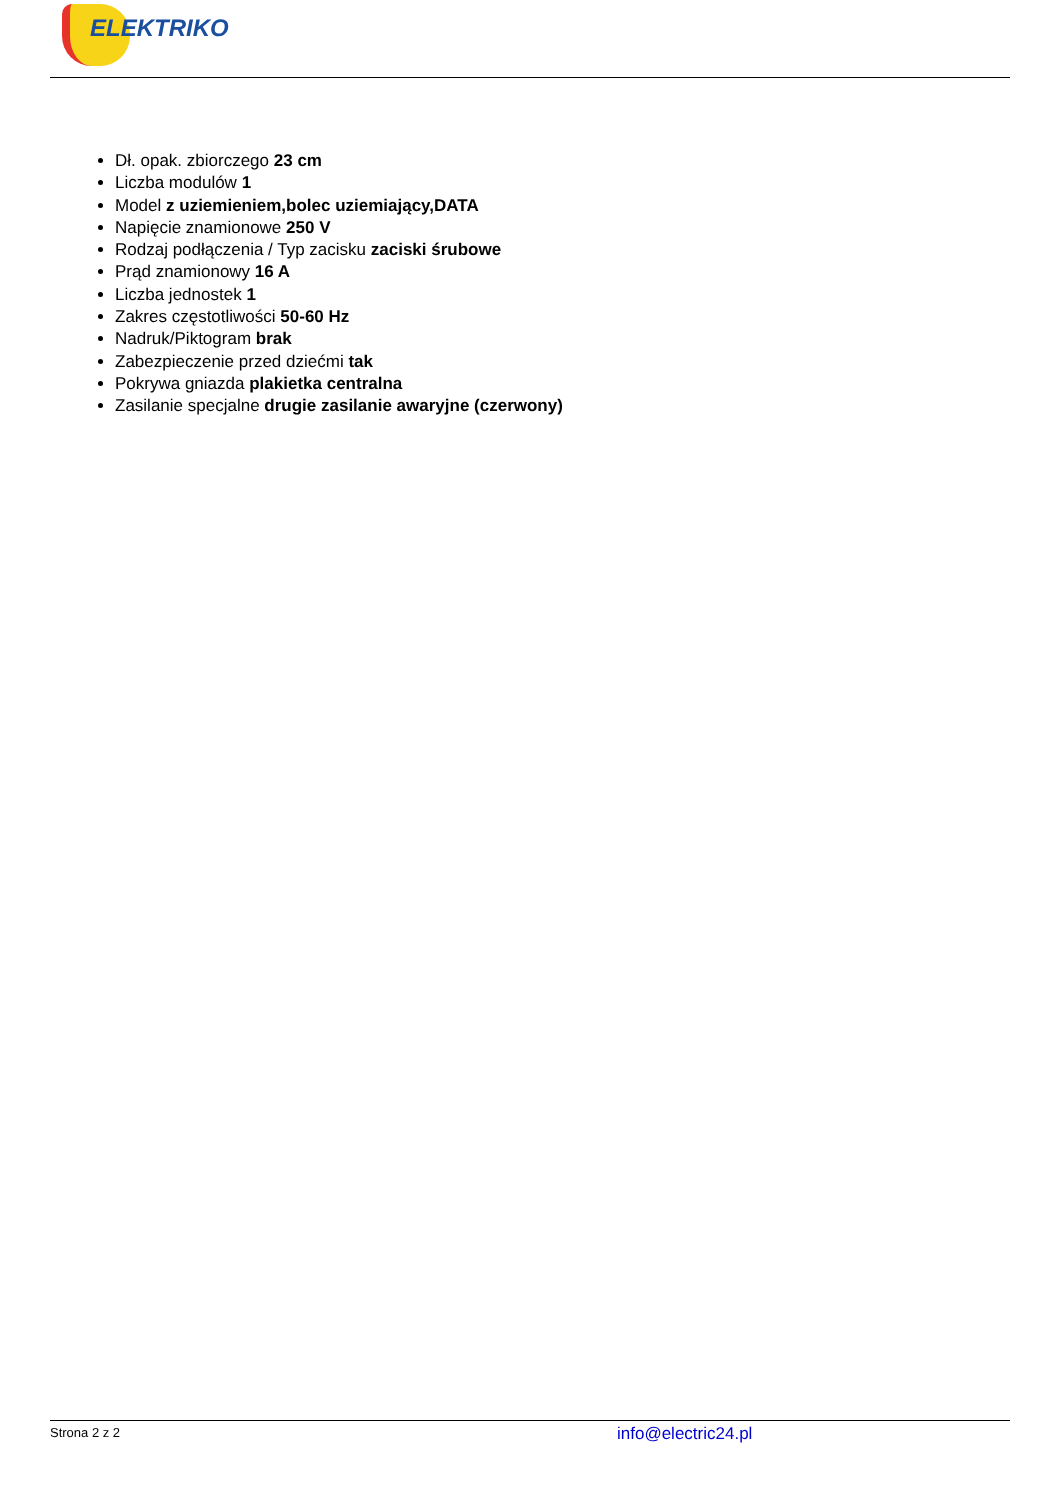ELEKTRIKO
Dł. opak. zbiorczego 23 cm
Liczba modulów 1
Model z uziemieniem,bolec uziemiający,DATA
Napięcie znamionowe 250 V
Rodzaj podłączenia / Typ zacisku zaciski śrubowe
Prąd znamionowy 16 A
Liczba jednostek 1
Zakres częstotliwości 50-60 Hz
Nadruk/Piktogram brak
Zabezpieczenie przed dziećmi tak
Pokrywa gniazda plakietka centralna
Zasilanie specjalne drugie zasilanie awaryjne (czerwony)
Strona 2 z 2 info@electric24.pl